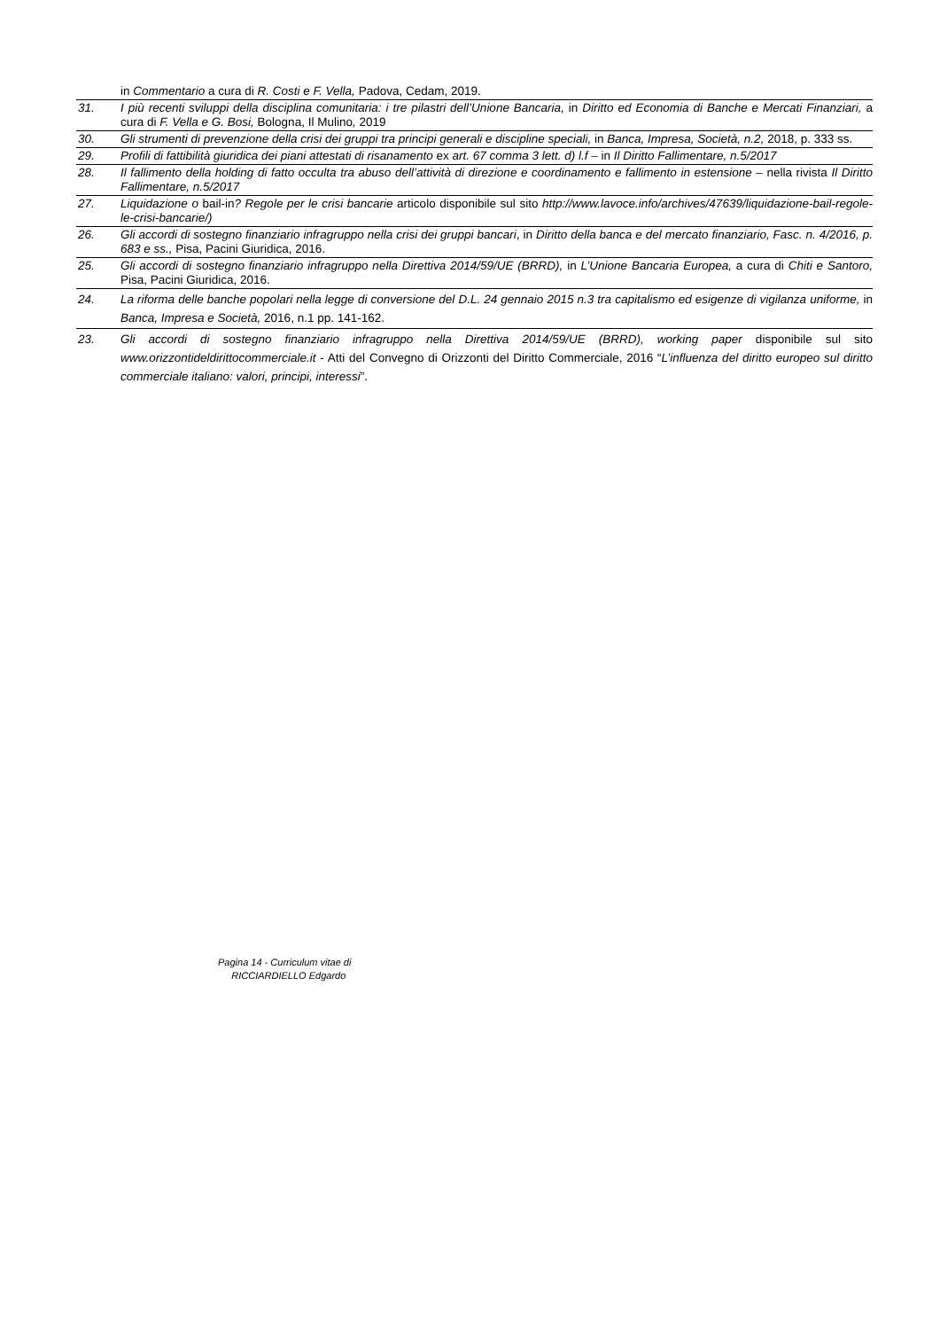| | in Commentario a cura di R. Costi e F. Vella, Padova, Cedam, 2019. |
| 31. | I più recenti sviluppi della disciplina comunitaria: i tre pilastri dell’Unione Bancaria, in Diritto ed Economia di Banche e Mercati Finanziari, a cura di F. Vella e G. Bosi, Bologna, Il Mulino , 2019 |
| 30. | Gli strumenti di prevenzione della crisi dei gruppi tra principi generali e discipline speciali, in Banca, Impresa, Società, n.2, 2018, p. 333 ss. |
| 29. | Profili di fattibilità giuridica dei piani attestati di risanamento ex art. 67 comma 3 lett. d) l.f – in Il Diritto Fallimentare, n.5/2017 |
| 28. | Il fallimento della holding di fatto occulta tra abuso dell’attività di direzione e coordinamento e fallimento in estensione – nella rivista Il Diritto Fallimentare, n.5/2017 |
| 27. | Liquidazione o bail-in ? Regole per le crisi bancarie articolo disponibile sul sito http://www.lavoce.info/archives/47639/liquidazione-bail-regole-le-crisi-bancarie/) |
| 26. | Gli accordi di sostegno finanziario infragruppo nella crisi dei gruppi bancari , in Diritto della banca e del mercato finanziario, Fasc. n. 4/2016, p. 683 e ss., Pisa, Pacini Giuridica, 2016. |
| 25. | Gli accordi di sostegno finanziario infragruppo nella Direttiva 2014/59/UE (BRRD), in L’Unione Bancaria Europea, a cura di Chiti e Santoro, Pisa, Pacini Giuridica, 2016. |
| 24. | La riforma delle banche popolari nella legge di conversione del D.L. 24 gennaio 2015 n.3 tra capitalismo ed esigenze di vigilanza uniforme, in Banca, Impresa e Società, 2016, n.1 pp. 141-162. |
| 23. | Gli accordi di sostegno finanziario infragruppo nella Direttiva 2014/59/UE (BRRD), working paper disponibile sul sito www.orizzontideldirittocommerciale.it - Atti del Convegno di Orizzonti del Diritto Commerciale, 2016 “ L’influenza del diritto europeo sul diritto commerciale italiano: valori, principi, interessi ”. |
Pagina 14 - Curriculum vitae di
RICCIARDIELLO Edgardo